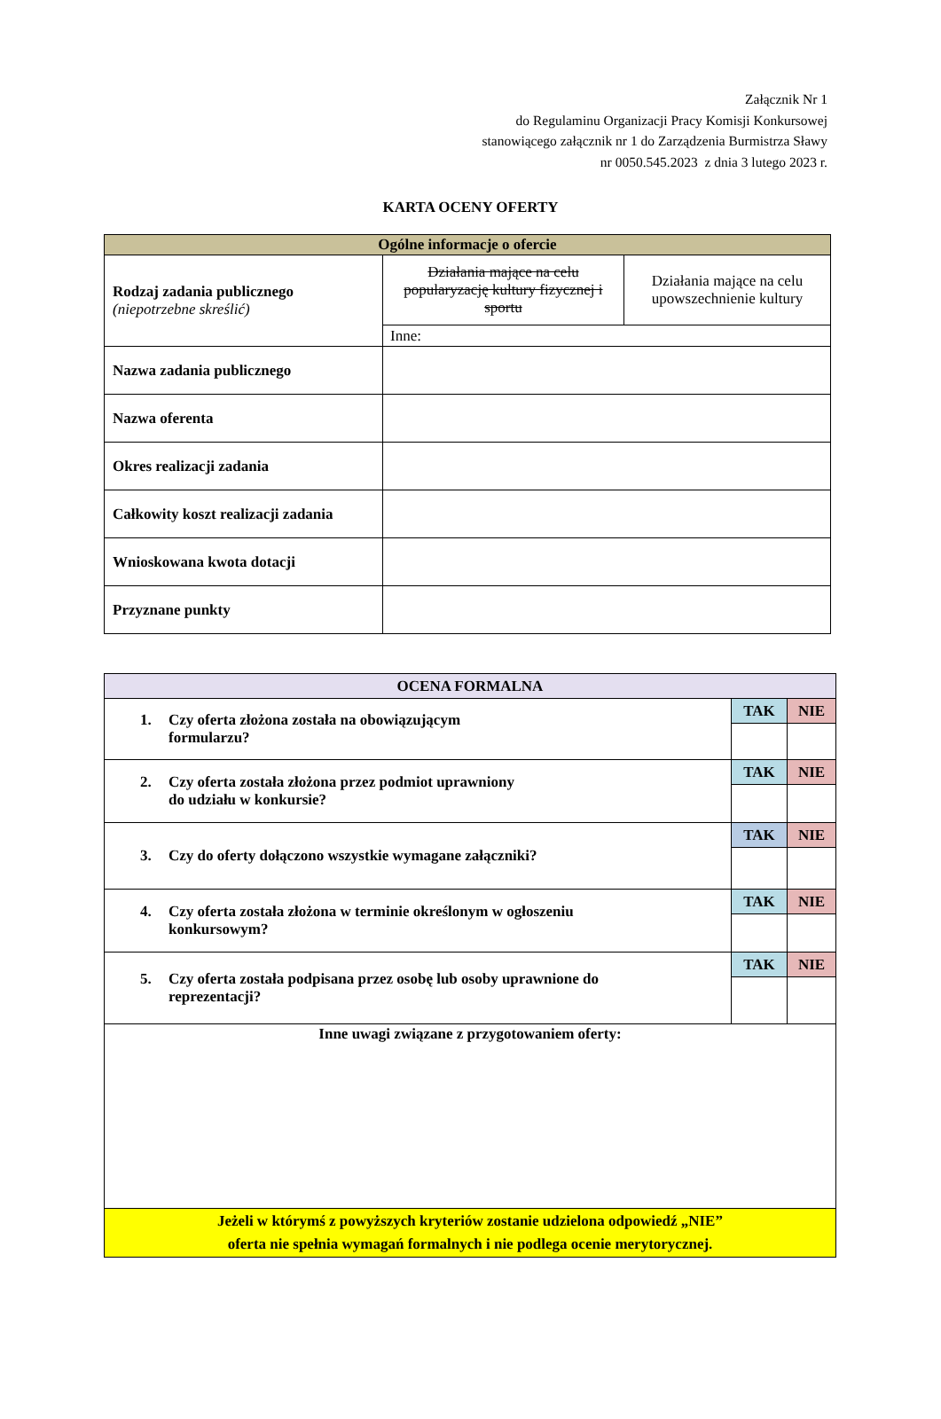Załącznik Nr 1
do Regulaminu Organizacji Pracy Komisji Konkursowej
stanowiącego załącznik nr 1 do Zarządzenia Burmistrza Sławy
nr 0050.545.2023 z dnia 3 lutego 2023 r.
KARTA OCENY OFERTY
| Ogólne informacje o ofercie | | |
| --- | --- | --- |
| Rodzaj zadania publicznego (niepotrzebne skreślić) | Działania mające na celu popularyzację kultury fizycznej i sportu | Działania mające na celu upowszechnienie kultury |
| | Inne: | |
| Nazwa zadania publicznego | | |
| Nazwa oferenta | | |
| Okres realizacji zadania | | |
| Całkowity koszt realizacji zadania | | |
| Wnioskowana kwota dotacji | | |
| Przyznane punkty | | |
| OCENA FORMALNA | | |
| --- | --- | --- |
| 1. Czy oferta złożona została na obowiązującym formularzu? | TAK | NIE |
| 2. Czy oferta została złożona przez podmiot uprawniony do udziału w konkursie? | TAK | NIE |
| 3. Czy do oferty dołączono wszystkie wymagane załączniki? | TAK | NIE |
| 4. Czy oferta została złożona w terminie określonym w ogłoszeniu konkursowym? | TAK | NIE |
| 5. Czy oferta została podpisana przez osobę lub osoby uprawnione do reprezentacji? | TAK | NIE |
| Inne uwagi związane z przygotowaniem oferty: | | |
| Jeżeli w którymś z powyższych kryteriów zostanie udzielona odpowiedź „NIE” oferta nie spełnia wymagań formalnych i nie podlega ocenie merytorycznej. | | |